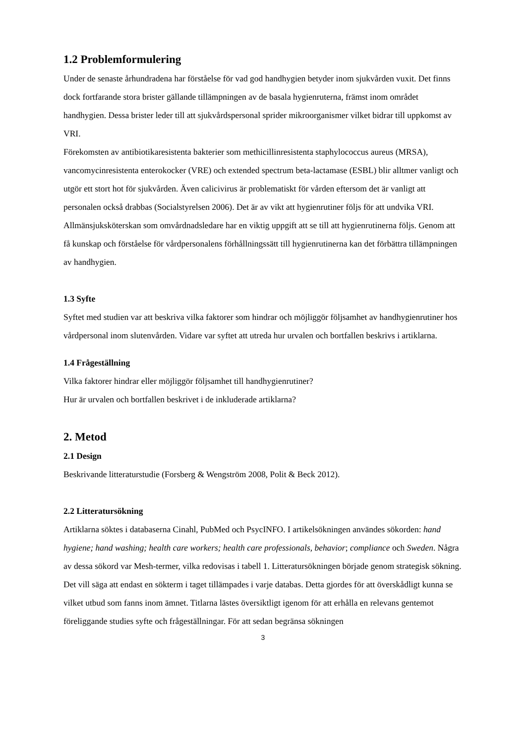1.2 Problemformulering
Under de senaste århundradena har förståelse för vad god handhygien betyder inom sjukvården vuxit. Det finns dock fortfarande stora brister gällande tillämpningen av de basala hygienruterna, främst inom området handhygien. Dessa brister leder till att sjukvårdspersonal sprider mikroorganismer vilket bidrar till uppkomst av VRI.
Förekomsten av antibiotikaresistenta bakterier som methicillinresistenta staphylococcus aureus (MRSA), vancomycinresistenta enterokocker (VRE) och extended spectrum beta-lactamase (ESBL) blir alltmer vanligt och utgör ett stort hot för sjukvården. Även calicivirus är problematiskt för vården eftersom det är vanligt att personalen också drabbas (Socialstyrelsen 2006). Det är av vikt att hygienrutiner följs för att undvika VRI. Allmänsjuksköterskan som omvårdnadsledare har en viktig uppgift att se till att hygienrutinerna följs. Genom att få kunskap och förståelse för vårdpersonalens förhållningssätt till hygienrutinerna kan det förbättra tillämpningen av handhygien.
1.3 Syfte
Syftet med studien var att beskriva vilka faktorer som hindrar och möjliggör följsamhet av handhygienrutiner hos vårdpersonal inom slutenvården. Vidare var syftet att utreda hur urvalen och bortfallen beskrivs i artiklarna.
1.4 Frågeställning
Vilka faktorer hindrar eller möjliggör följsamhet till handhygienrutiner?
Hur är urvalen och bortfallen beskrivet i de inkluderade artiklarna?
2. Metod
2.1 Design
Beskrivande litteraturstudie (Forsberg & Wengström 2008, Polit & Beck 2012).
2.2 Litteratursökning
Artiklarna söktes i databaserna Cinahl, PubMed och PsycINFO. I artikelsökningen användes sökorden: hand hygiene; hand washing; health care workers; health care professionals, behavior; compliance och Sweden. Några av dessa sökord var Mesh-termer, vilka redovisas i tabell 1. Litteratursökningen började genom strategisk sökning. Det vill säga att endast en sökterm i taget tillämpades i varje databas. Detta gjordes för att överskådligt kunna se vilket utbud som fanns inom ämnet. Titlarna lästes översiktligt igenom för att erhålla en relevans gentemot föreliggande studies syfte och frågeställningar. För att sedan begränsa sökningen
3